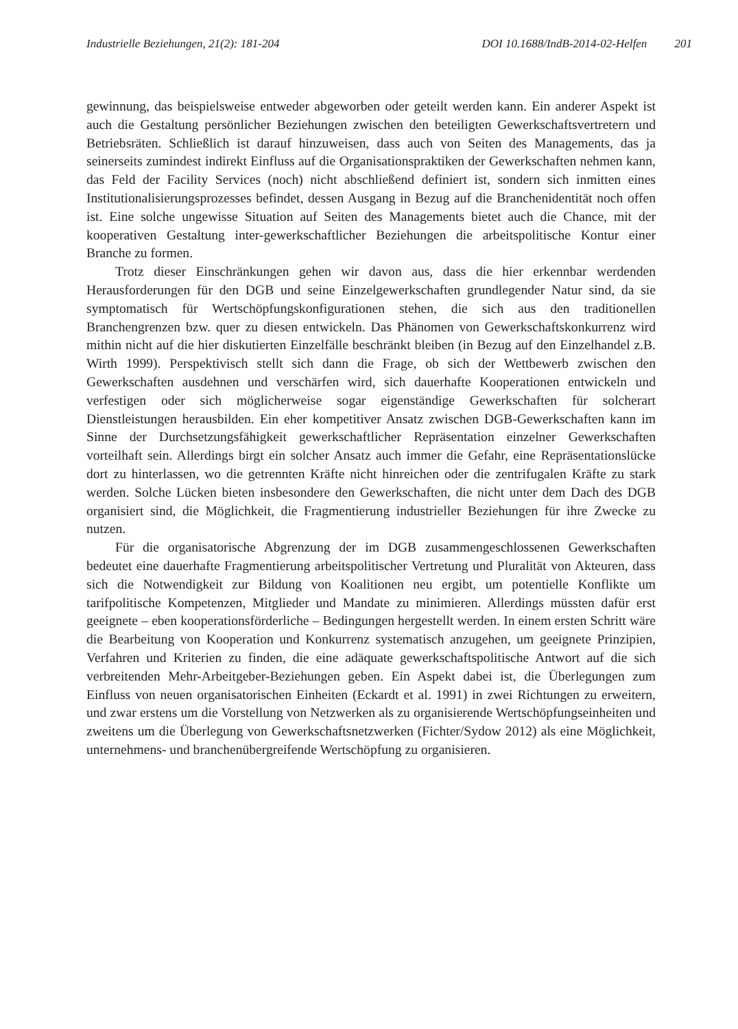Industrielle Beziehungen, 21(2): 181-204
DOI 10.1688/IndB-2014-02-Helfen 201
gewinnung, das beispielsweise entweder abgeworben oder geteilt werden kann. Ein anderer Aspekt ist auch die Gestaltung persönlicher Beziehungen zwischen den beteiligten Gewerkschaftsvertretern und Betriebsräten. Schließlich ist darauf hinzuweisen, dass auch von Seiten des Managements, das ja seinerseits zumindest indirekt Einfluss auf die Organisationspraktiken der Gewerkschaften nehmen kann, das Feld der Facility Services (noch) nicht abschließend definiert ist, sondern sich inmitten eines Institutionalisierungsprozesses befindet, dessen Ausgang in Bezug auf die Branchenidentität noch offen ist. Eine solche ungewisse Situation auf Seiten des Managements bietet auch die Chance, mit der kooperativen Gestaltung inter-gewerkschaftlicher Beziehungen die arbeitspolitische Kontur einer Branche zu formen.
Trotz dieser Einschränkungen gehen wir davon aus, dass die hier erkennbar werdenden Herausforderungen für den DGB und seine Einzelgewerkschaften grundlegender Natur sind, da sie symptomatisch für Wertschöpfungskonfigurationen stehen, die sich aus den traditionellen Branchengrenzen bzw. quer zu diesen entwickeln. Das Phänomen von Gewerkschaftskonkurrenz wird mithin nicht auf die hier diskutierten Einzelfälle beschränkt bleiben (in Bezug auf den Einzelhandel z.B. Wirth 1999). Perspektivisch stellt sich dann die Frage, ob sich der Wettbewerb zwischen den Gewerkschaften ausdehnen und verschärfen wird, sich dauerhafte Kooperationen entwickeln und verfestigen oder sich möglicherweise sogar eigenständige Gewerkschaften für solcherart Dienstleistungen herausbilden. Ein eher kompetitiver Ansatz zwischen DGB-Gewerkschaften kann im Sinne der Durchsetzungsfähigkeit gewerkschaftlicher Repräsentation einzelner Gewerkschaften vorteilhaft sein. Allerdings birgt ein solcher Ansatz auch immer die Gefahr, eine Repräsentationslücke dort zu hinterlassen, wo die getrennten Kräfte nicht hinreichen oder die zentrifugalen Kräfte zu stark werden. Solche Lücken bieten insbesondere den Gewerkschaften, die nicht unter dem Dach des DGB organisiert sind, die Möglichkeit, die Fragmentierung industrieller Beziehungen für ihre Zwecke zu nutzen.
Für die organisatorische Abgrenzung der im DGB zusammengeschlossenen Gewerkschaften bedeutet eine dauerhafte Fragmentierung arbeitspolitischer Vertretung und Pluralität von Akteuren, dass sich die Notwendigkeit zur Bildung von Koalitionen neu ergibt, um potentielle Konflikte um tarifpolitische Kompetenzen, Mitglieder und Mandate zu minimieren. Allerdings müssten dafür erst geeignete – eben kooperationsförderliche – Bedingungen hergestellt werden. In einem ersten Schritt wäre die Bearbeitung von Kooperation und Konkurrenz systematisch anzugehen, um geeignete Prinzipien, Verfahren und Kriterien zu finden, die eine adäquate gewerkschaftspolitische Antwort auf die sich verbreitenden Mehr-Arbeitgeber-Beziehungen geben. Ein Aspekt dabei ist, die Überlegungen zum Einfluss von neuen organisatorischen Einheiten (Eckardt et al. 1991) in zwei Richtungen zu erweitern, und zwar erstens um die Vorstellung von Netzwerken als zu organisierende Wertschöpfungseinheiten und zweitens um die Überlegung von Gewerkschaftsnetzwerken (Fichter/Sydow 2012) als eine Möglichkeit, unternehmens- und branchenübergreifende Wertschöpfung zu organisieren.